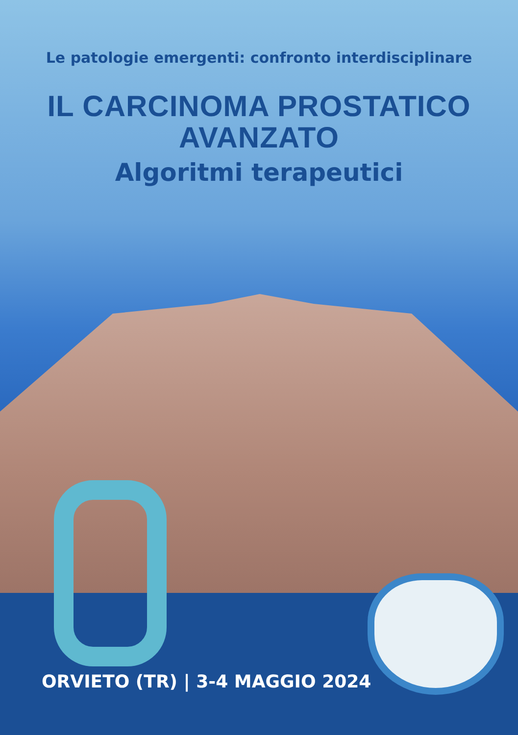Le patologie emergenti: confronto interdisciplinare
IL CARCINOMA PROSTATICO
AVANZATO
Algoritmi terapeutici
ORVIETO (TR) | 3-4 MAGGIO 2024